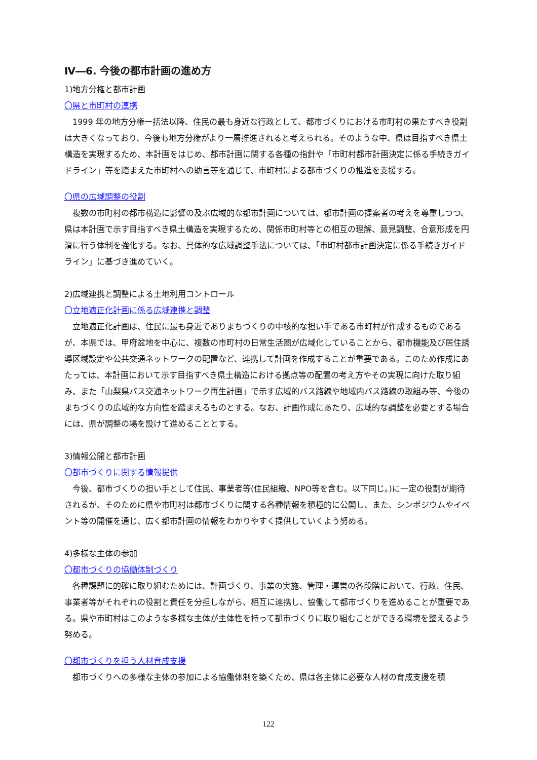Ⅳ―6. 今後の都市計画の進め方
1)地方分権と都市計画
〇県と市町村の連携
1999 年の地方分権一括法以降、住民の最も身近な行政として、都市づくりにおける市町村の果たすべき役割は大きくなっており、今後も地方分権がより一層推進されると考えられる。そのような中、県は目指すべき県土構造を実現するため、本計画をはじめ、都市計画に関する各種の指針や「市町村都市計画決定に係る手続きガイドライン」等を踏まえた市町村への助言等を通じて、市町村による都市づくりの推進を支援する。
〇県の広域調整の役割
複数の市町村の都市構造に影響の及ぶ広域的な都市計画については、都市計画の提案者の考えを尊重しつつ、県は本計画で示す目指すべき県土構造を実現するため、関係市町村等との相互の理解、意見調整、合意形成を円滑に行う体制を強化する。なお、具体的な広域調整手法については、「市町村都市計画決定に係る手続きガイドライン」に基づき進めていく。
2)広域連携と調整による土地利用コントロール
〇立地適正化計画に係る広域連携と調整
立地適正化計画は、住民に最も身近でありまちづくりの中核的な担い手である市町村が作成するものであるが、本県では、甲府盆地を中心に、複数の市町村の日常生活圏が広域化していることから、都市機能及び居住誘導区域設定や公共交通ネットワークの配置など、連携して計画を作成することが重要である。このため作成にあたっては、本計画において示す目指すべき県土構造における拠点等の配置の考え方やその実現に向けた取り組み、また「山梨県バス交通ネットワーク再生計画」で示す広域的バス路線や地域内バス路線の取組み等、今後のまちづくりの広域的な方向性を踏まえるものとする。なお、計画作成にあたり、広域的な調整を必要とする場合には、県が調整の場を設けて進めることとする。
3)情報公開と都市計画
〇都市づくりに関する情報提供
今後、都市づくりの担い手として住民、事業者等(住民組織、NPO等を含む。以下同じ。)に一定の役割が期待されるが、そのために県や市町村は都市づくりに関する各種情報を積極的に公開し、また、シンポジウムやイベント等の開催を通じ、広く都市計画の情報をわかりやすく提供していくよう努める。
4)多様な主体の参加
〇都市づくりの協働体制づくり
各種課題に的確に取り組むためには、計画づくり、事業の実施、管理・運営の各段階において、行政、住民、事業者等がそれぞれの役割と責任を分担しながら、相互に連携し、協働して都市づくりを進めることが重要である。県や市町村はこのような多様な主体が主体性を持って都市づくりに取り組むことができる環境を整えるよう努める。
〇都市づくりを担う人材育成支援
都市づくりへの多様な主体の参加による協働体制を築くため、県は各主体に必要な人材の育成支援を積
122